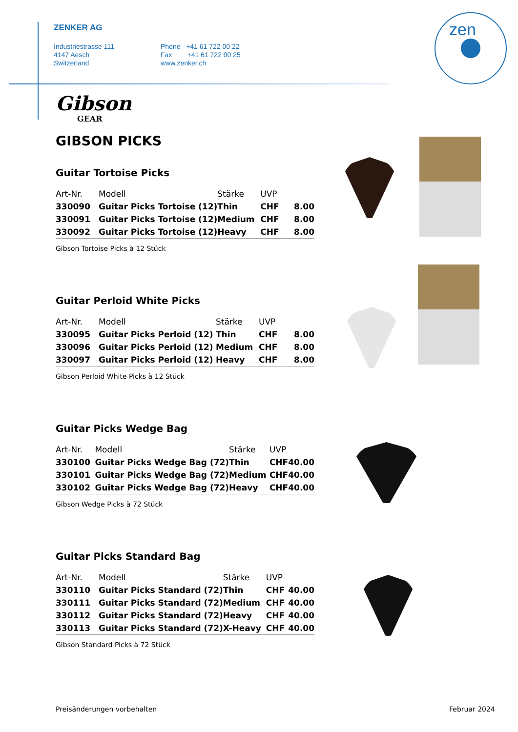ZENKER AG
Industriestrasse 111
4147 Aesch
Switzerland
Phone +41 61 722 00 22
Fax +41 61 722 00 25
www.zenker.ch
zen
Gibson
GEAR
GIBSON PICKS
Guitar Tortoise Picks
| Art-Nr. | Modell | Stärke | UVP | |
| --- | --- | --- | --- | --- |
| 330090 | Guitar Picks Tortoise (12) | Thin | CHF | 8.00 |
| 330091 | Guitar Picks Tortoise (12) | Medium | CHF | 8.00 |
| 330092 | Guitar Picks Tortoise (12) | Heavy | CHF | 8.00 |
Gibson Tortoise Picks à 12 Stück
Guitar Perloid White Picks
| Art-Nr. | Modell | Stärke | UVP | |
| --- | --- | --- | --- | --- |
| 330095 | Guitar Picks Perloid (12) | Thin | CHF | 8.00 |
| 330096 | Guitar Picks Perloid (12) | Medium | CHF | 8.00 |
| 330097 | Guitar Picks Perloid (12) | Heavy | CHF | 8.00 |
Gibson Perloid White Picks à 12 Stück
Guitar Picks Wedge Bag
| Art-Nr. | Modell | Stärke | UVP | |
| --- | --- | --- | --- | --- |
| 330100 | Guitar Picks Wedge Bag (72) | Thin | CHF | 40.00 |
| 330101 | Guitar Picks Wedge Bag (72) | Medium | CHF | 40.00 |
| 330102 | Guitar Picks Wedge Bag (72) | Heavy | CHF | 40.00 |
Gibson Wedge Picks à 72 Stück
Guitar Picks Standard Bag
| Art-Nr. | Modell | Stärke | UVP | |
| --- | --- | --- | --- | --- |
| 330110 | Guitar Picks Standard (72) | Thin | CHF | 40.00 |
| 330111 | Guitar Picks Standard (72) | Medium | CHF | 40.00 |
| 330112 | Guitar Picks Standard (72) | Heavy | CHF | 40.00 |
| 330113 | Guitar Picks Standard (72) | X-Heavy | CHF | 40.00 |
Gibson Standard Picks à 72 Stück
Preisänderungen vorbehalten Februar 2024